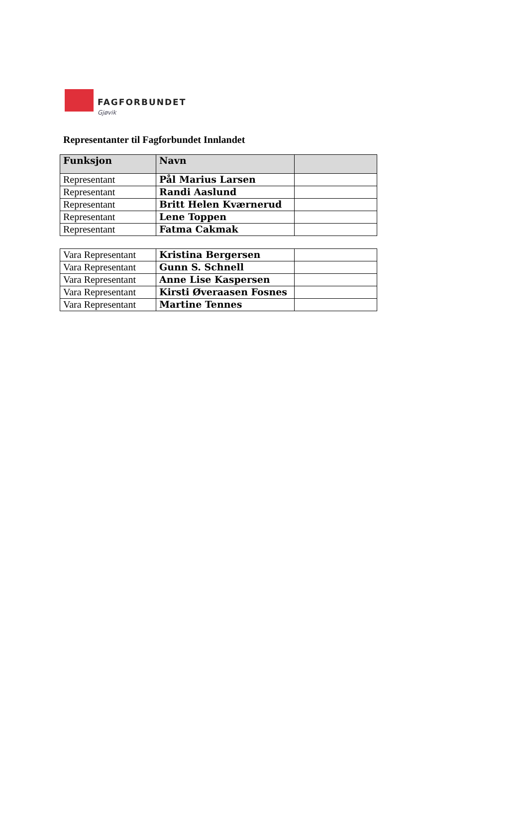FAGFORBUNDET Gjøvik
Representanter til Fagforbundet Innlandet
| Funksjon | Navn | |
| --- | --- | --- |
| Representant | Pål Marius Larsen | |
| Representant | Randi Aaslund | |
| Representant | Britt Helen Kværnerud | |
| Representant | Lene Toppen | |
| Representant | Fatma Cakmak | |
| Vara Representant | Kristina Bergersen | |
| Vara Representant | Gunn S. Schnell | |
| Vara Representant | Anne Lise Kaspersen | |
| Vara Representant | Kirsti Øveraasen Fosnes | |
| Vara Representant | Martine Tennes | |